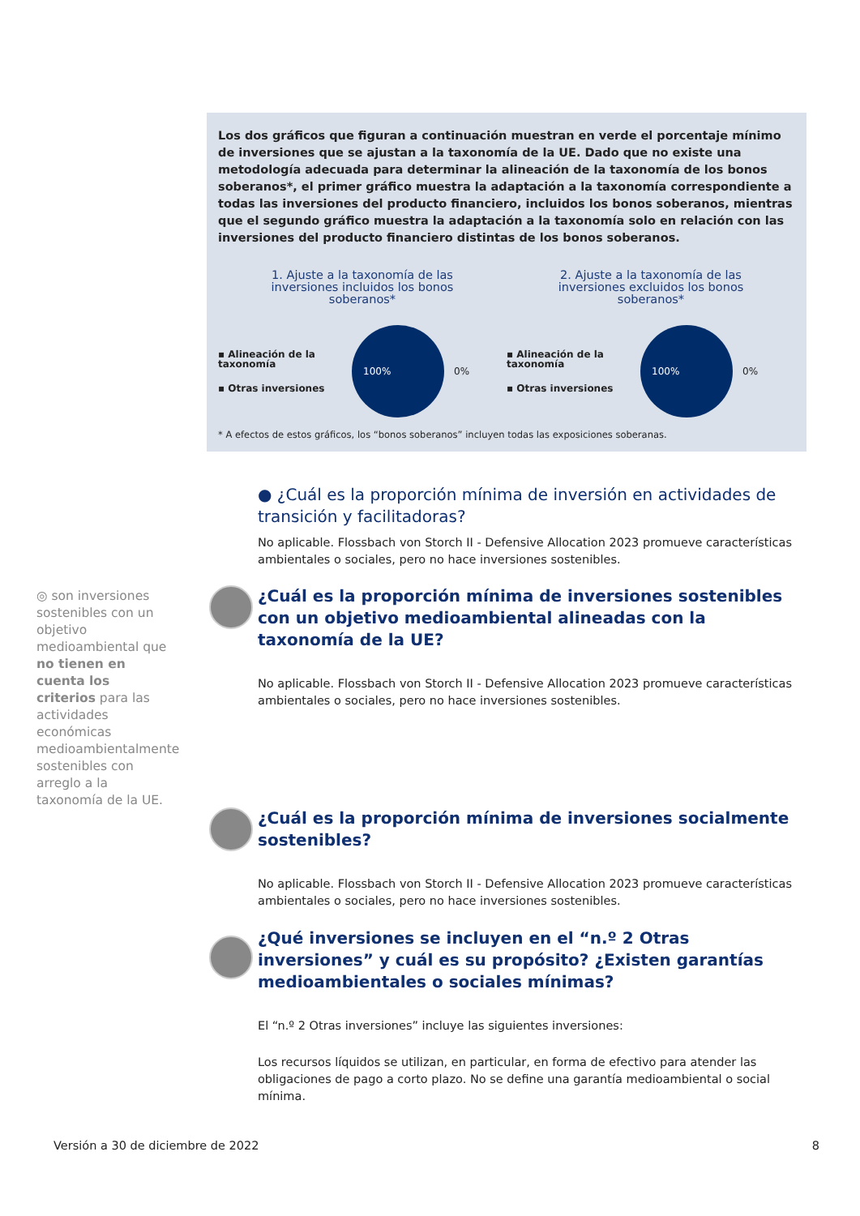Los dos gráficos que figuran a continuación muestran en verde el porcentaje mínimo de inversiones que se ajustan a la taxonomía de la UE. Dado que no existe una metodología adecuada para determinar la alineación de la taxonomía de los bonos soberanos*, el primer gráfico muestra la adaptación a la taxonomía correspondiente a todas las inversiones del producto financiero, incluidos los bonos soberanos, mientras que el segundo gráfico muestra la adaptación a la taxonomía solo en relación con las inversiones del producto financiero distintas de los bonos soberanos.
1. Ajuste a la taxonomía de las inversiones incluidos los bonos soberanos*
▪ Alineación de la taxonomía
▪ Otras inversiones
100%
0%
2. Ajuste a la taxonomía de las inversiones excluidos los bonos soberanos*
▪ Alineación de la taxonomía
▪ Otras inversiones
100%
0%
* A efectos de estos gráficos, los “bonos soberanos” incluyen todas las exposiciones soberanas.
● ¿Cuál es la proporción mínima de inversión en actividades de transición y facilitadoras?
No aplicable. Flossbach von Storch II - Defensive Allocation 2023 promueve características ambientales o sociales, pero no hace inversiones sostenibles.
◎ son inversiones sostenibles con un objetivo medioambiental que no tienen en cuenta los criterios para las actividades económicas medioambientalmente sostenibles con arreglo a la taxonomía de la UE.
¿Cuál es la proporción mínima de inversiones sostenibles con un objetivo medioambiental alineadas con la taxonomía de la UE?
No aplicable. Flossbach von Storch II - Defensive Allocation 2023 promueve características ambientales o sociales, pero no hace inversiones sostenibles.
¿Cuál es la proporción mínima de inversiones socialmente sostenibles?
No aplicable. Flossbach von Storch II - Defensive Allocation 2023 promueve características ambientales o sociales, pero no hace inversiones sostenibles.
¿Qué inversiones se incluyen en el “n.º 2 Otras inversiones” y cuál es su propósito? ¿Existen garantías medioambientales o sociales mínimas?
El “n.º 2 Otras inversiones” incluye las siguientes inversiones:
Los recursos líquidos se utilizan, en particular, en forma de efectivo para atender las obligaciones de pago a corto plazo. No se define una garantía medioambiental o social mínima.
Versión a 30 de diciembre de 2022 8